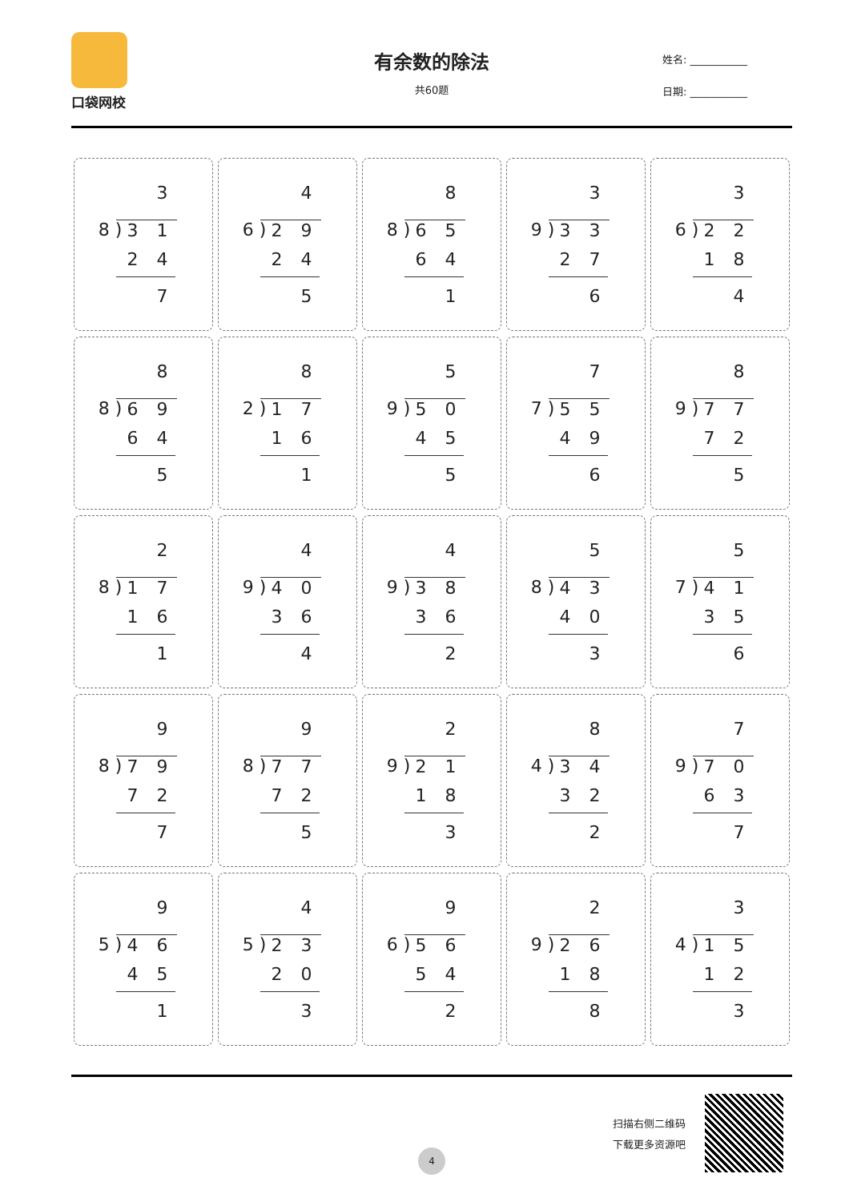口袋网校
有余数的除法
共60题
姓名: ___________
日期: ___________
3
8 )
3 1
2 4
7
4
6 )
2 9
2 4
5
8
8 )
6 5
6 4
1
3
9 )
3 3
2 7
6
3
6 )
2 2
1 8
4
8
8 )
6 9
6 4
5
8
2 )
1 7
1 6
1
5
9 )
5 0
4 5
5
7
7 )
5 5
4 9
6
8
9 )
7 7
7 2
5
2
8 )
1 7
1 6
1
4
9 )
4 0
3 6
4
4
9 )
3 8
3 6
2
5
8 )
4 3
4 0
3
5
7 )
4 1
3 5
6
9
8 )
7 9
7 2
7
9
8 )
7 7
7 2
5
2
9 )
2 1
1 8
3
8
4 )
3 4
3 2
2
7
9 )
7 0
6 3
7
9
5 )
4 6
4 5
1
4
5 )
2 3
2 0
3
9
6 )
5 6
5 4
2
2
9 )
2 6
1 8
8
3
4 )
1 5
1 2
3
扫描右侧二维码
下载更多资源吧
4